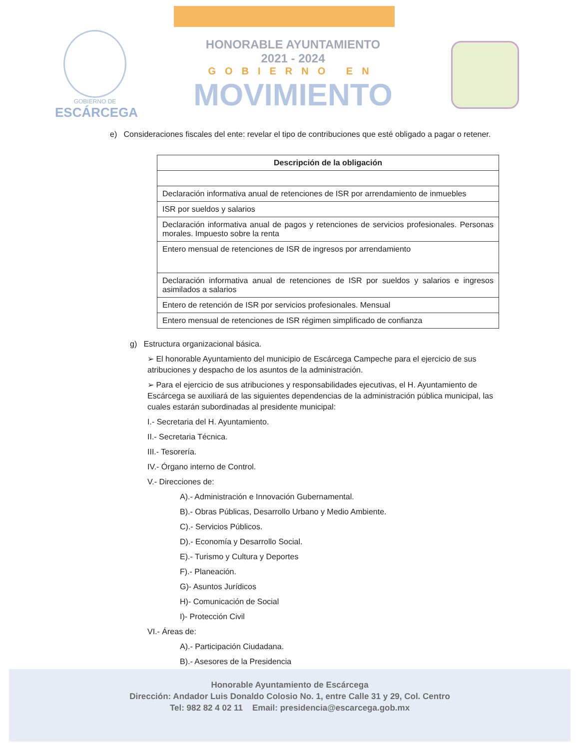GOBIERNO DE
ESCÁRCEGA
HONORABLE AYUNTAMIENTO
2021 - 2024
GOBIERNO EN
MOVIMIENTO
e) Consideraciones fiscales del ente: revelar el tipo de contribuciones que esté obligado a pagar o retener.
| Descripción de la obligación |
| --- |
| Declaración informativa anual de retenciones de ISR por arrendamiento de inmuebles |
| ISR por sueldos y salarios |
| Declaración informativa anual de pagos y retenciones de servicios profesionales. Personas morales. Impuesto sobre la renta |
| Entero mensual de retenciones de ISR de ingresos por arrendamiento |
| Declaración informativa anual de retenciones de ISR por sueldos y salarios e ingresos asimilados a salarios |
| Entero de retención de ISR por servicios profesionales. Mensual |
| Entero mensual de retenciones de ISR régimen simplificado de confianza |
g) Estructura organizacional básica.
➢ El honorable Ayuntamiento del municipio de Escárcega Campeche para el ejercicio de sus atribuciones y despacho de los asuntos de la administración.
➢ Para el ejercicio de sus atribuciones y responsabilidades ejecutivas, el H. Ayuntamiento de Escárcega se auxiliará de las siguientes dependencias de la administración pública municipal, las cuales estarán subordinadas al presidente municipal:
I.- Secretaria del H. Ayuntamiento.
II.- Secretaria Técnica.
III.- Tesorería.
IV.- Órgano interno de Control.
V.- Direcciones de:
A).- Administración e Innovación Gubernamental.
B).- Obras Públicas, Desarrollo Urbano y Medio Ambiente.
C).- Servicios Públicos.
D).- Economía y Desarrollo Social.
E).- Turismo y Cultura y Deportes
F).- Planeación.
G)- Asuntos Jurídicos
H)- Comunicación de Social
I)- Protección Civil
VI.- Áreas de:
A).- Participación Ciudadana.
B).- Asesores de la Presidencia
Honorable Ayuntamiento de Escárcega
Dirección: Andador Luis Donaldo Colosio No. 1, entre Calle 31 y 29, Col. Centro
Tel: 982 82 4 02 11 Email: presidencia@escarcega.gob.mx